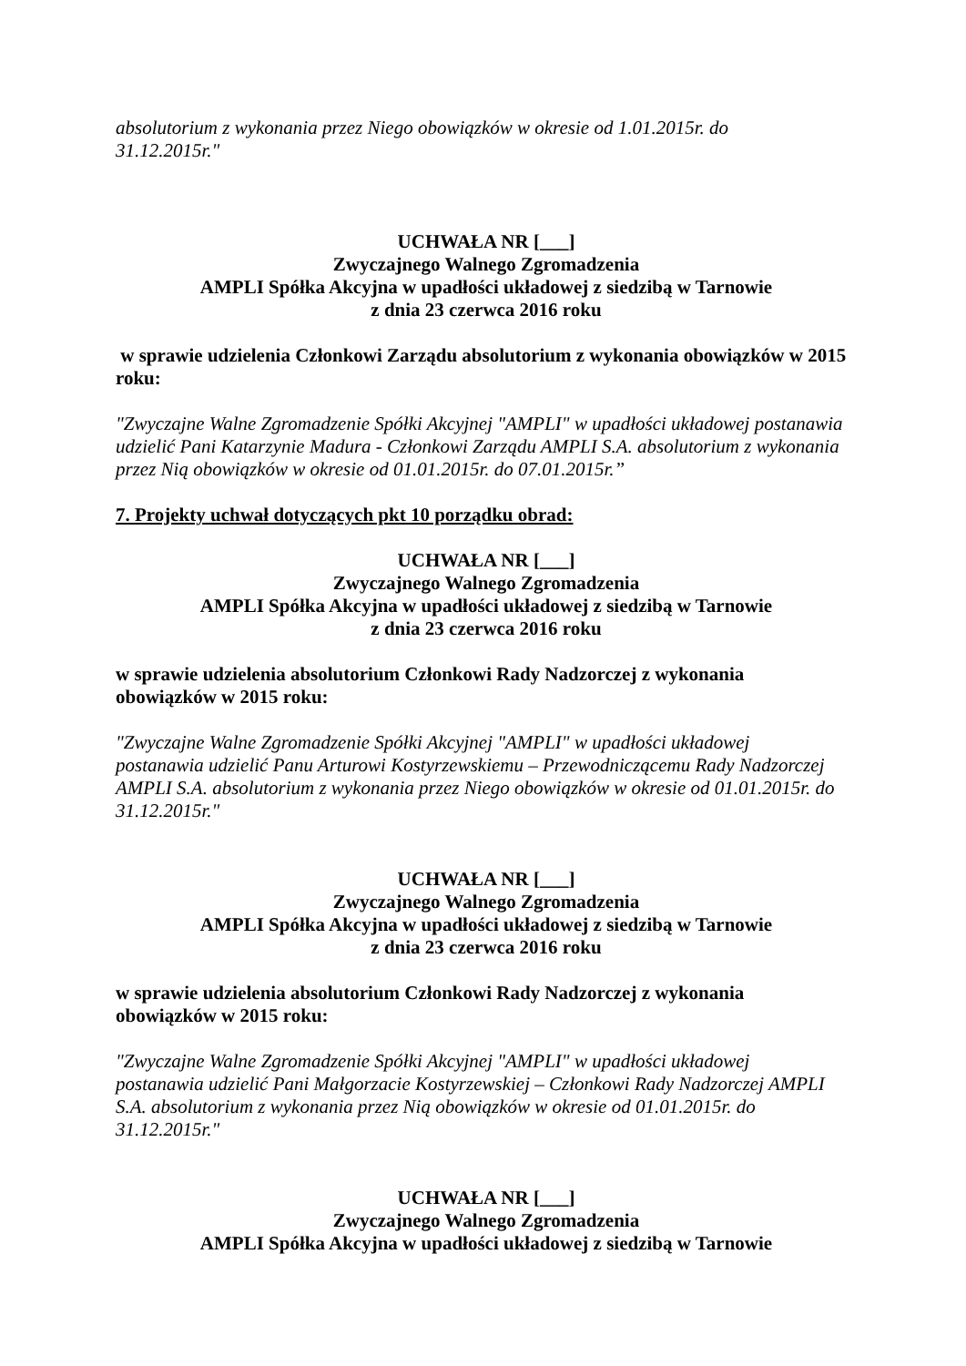absolutorium z wykonania przez Niego obowiązków w okresie od 1.01.2015r. do
31.12.2015r."
UCHWAŁA NR [___]
Zwyczajnego Walnego Zgromadzenia
AMPLI Spółka Akcyjna w upadłości układowej z siedzibą w Tarnowie
z dnia 23 czerwca 2016 roku
w sprawie udzielenia Członkowi Zarządu absolutorium z wykonania obowiązków w 2015 roku:
"Zwyczajne Walne Zgromadzenie Spółki Akcyjnej "AMPLI" w upadłości układowej postanawia udzielić Pani Katarzynie Madura - Członkowi Zarządu AMPLI S.A. absolutorium z wykonania przez Nią obowiązków w okresie od 01.01.2015r. do 07.01.2015r.”
7. Projekty uchwał dotyczących pkt 10 porządku obrad:
UCHWAŁA NR [___]
Zwyczajnego Walnego Zgromadzenia
AMPLI Spółka Akcyjna w upadłości układowej z siedzibą w Tarnowie
z dnia 23 czerwca 2016 roku
w sprawie udzielenia absolutorium Członkowi Rady Nadzorczej z wykonania
obowiązków w 2015 roku:
"Zwyczajne Walne Zgromadzenie Spółki Akcyjnej "AMPLI" w upadłości układowej
postanawia udzielić Panu Arturowi Kostyrzewskiemu – Przewodniczącemu Rady Nadzorczej
AMPLI S.A. absolutorium z wykonania przez Niego obowiązków w okresie od 01.01.2015r. do
31.12.2015r."
UCHWAŁA NR [___]
Zwyczajnego Walnego Zgromadzenia
AMPLI Spółka Akcyjna w upadłości układowej z siedzibą w Tarnowie
z dnia 23 czerwca 2016 roku
w sprawie udzielenia absolutorium Członkowi Rady Nadzorczej z wykonania
obowiązków w 2015 roku:
"Zwyczajne Walne Zgromadzenie Spółki Akcyjnej "AMPLI" w upadłości układowej
postanawia udzielić Pani Małgorzacie Kostyrzewskiej – Członkowi Rady Nadzorczej AMPLI
S.A. absolutorium z wykonania przez Nią obowiązków w okresie od 01.01.2015r. do
31.12.2015r."
UCHWAŁA NR [___]
Zwyczajnego Walnego Zgromadzenia
AMPLI Spółka Akcyjna w upadłości układowej z siedzibą w Tarnowie